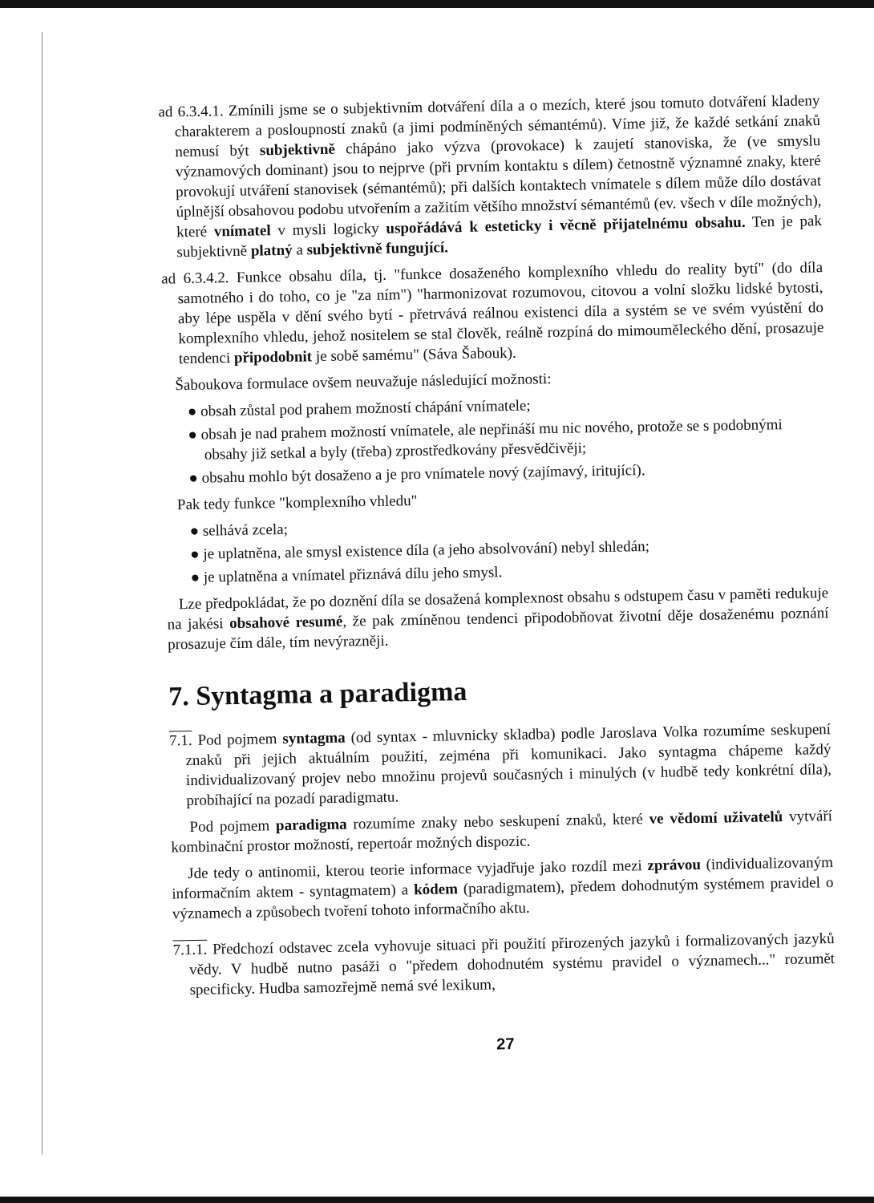ad 6.3.4.1. Zmínili jsme se o subjektivním dotváření díla a o mezích, které jsou tomuto dotváření kladeny charakterem a posloupností znaků (a jimi podmíněných sémantémů). Víme již, že každé setkání znaků nemusí být subjektivně chápáno jako výzva (provokace) k zaujetí stanoviska, že (ve smyslu významových dominant) jsou to nejprve (při prvním kontaktu s dílem) četnostně významné znaky, které provokují utváření stanovisek (sémantémů); při dalších kontaktech vnímatele s dílem může dílo dostávat úplnější obsahovou podobu utvořením a zažitím většího množství sémantémů (ev. všech v díle možných), které vnímatel v mysli logicky uspořádává k esteticky i věcně přijatelnému obsahu. Ten je pak subjektivně platný a subjektivně fungující.
ad 6.3.4.2. Funkce obsahu díla, tj. "funkce dosaženého komplexního vhledu do reality bytí" (do díla samotného i do toho, co je "za ním") "harmonizovat rozumovou, citovou a volní složku lidské bytosti, aby lépe uspěla v dění svého bytí - přetrvává reálnou existenci díla a systém se ve svém vyústění do komplexního vhledu, jehož nositelem se stal člověk, reálně rozpíná do mimouměleckého dění, prosazuje tendenci připodobnit je sobě samému" (Sáva Šabouk).
Šaboukova formulace ovšem neuvažuje následující možnosti:
● obsah zůstal pod prahem možností chápání vnímatele;
● obsah je nad prahem možností vnímatele, ale nepřináší mu nic nového, protože se s podobnými obsahy již setkal a byly (třeba) zprostředkovány přesvědčivěji;
● obsahu mohlo být dosaženo a je pro vnímatele nový (zajímavý, iritující).
Pak tedy funkce "komplexního vhledu"
● selhává zcela;
● je uplatněna, ale smysl existence díla (a jeho absolvování) nebyl shledán;
● je uplatněna a vnímatel přiznává dílu jeho smysl.
Lze předpokládat, že po doznění díla se dosažená komplexnost obsahu s odstupem času v paměti redukuje na jakési obsahové resumé, že pak zmíněnou tendenci připodobňovat životní děje dosaženému poznání prosazuje čím dále, tím nevýrazněji.
7. Syntagma a paradigma
7.1. Pod pojmem syntagma (od syntax - mluvnicky skladba) podle Jaroslava Volka rozumíme seskupení znaků při jejich aktuálním použití, zejména při komunikaci. Jako syntagma chápeme každý individualizovaný projev nebo množinu projevů současných i minulých (v hudbě tedy konkrétní díla), probíhající na pozadí paradigmatu.
Pod pojmem paradigma rozumíme znaky nebo seskupení znaků, které ve vědomí uživatelů vytváří kombinační prostor možností, repertoár možných dispozic.
Jde tedy o antinomii, kterou teorie informace vyjadřuje jako rozdíl mezi zprávou (individualizovaným informačním aktem - syntagmatem) a kódem (paradigmatem), předem dohodnutým systémem pravidel o významech a způsobech tvoření tohoto informačního aktu.
7.1.1. Předchozí odstavec zcela vyhovuje situaci při použití přirozených jazyků i formalizovaných jazyků vědy. V hudbě nutno pasáži o "předem dohodnutém systému pravidel o významech..." rozumět specificky. Hudba samozřejmě nemá své lexikum,
27